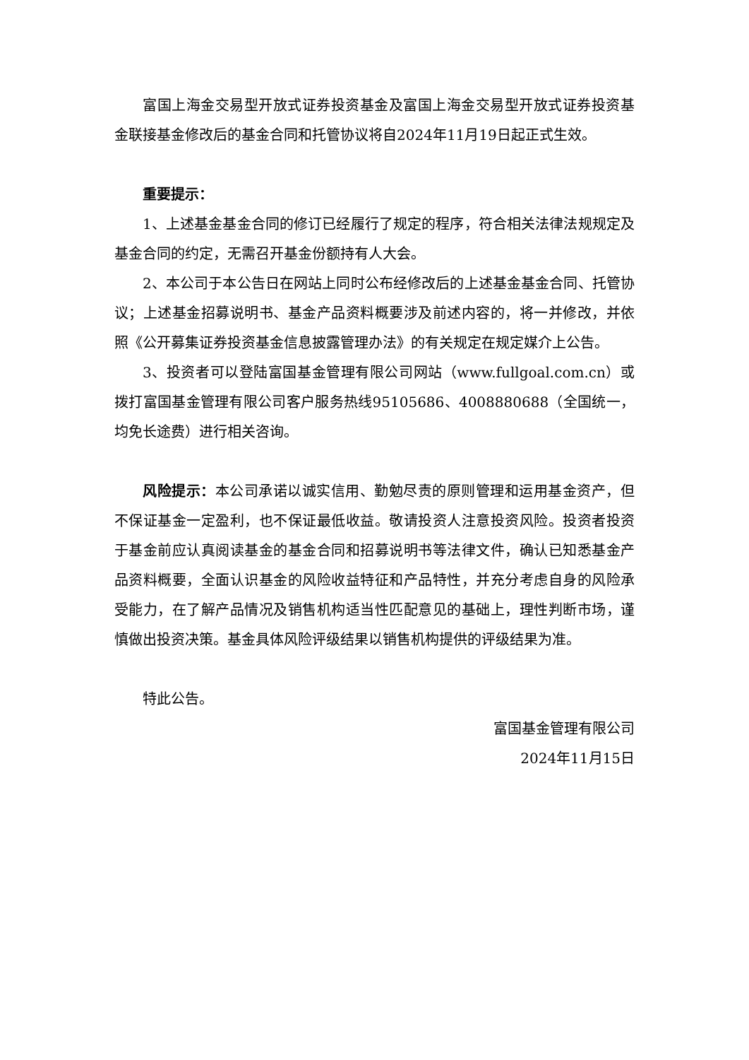富国上海金交易型开放式证券投资基金及富国上海金交易型开放式证券投资基金联接基金修改后的基金合同和托管协议将自2024年11月19日起正式生效。
重要提示：
1、上述基金基金合同的修订已经履行了规定的程序，符合相关法律法规规定及基金合同的约定，无需召开基金份额持有人大会。
2、本公司于本公告日在网站上同时公布经修改后的上述基金基金合同、托管协议；上述基金招募说明书、基金产品资料概要涉及前述内容的，将一并修改，并依照《公开募集证券投资基金信息披露管理办法》的有关规定在规定媒介上公告。
3、投资者可以登陆富国基金管理有限公司网站（www.fullgoal.com.cn）或拨打富国基金管理有限公司客户服务热线95105686、4008880688（全国统一，均免长途费）进行相关咨询。
风险提示：本公司承诺以诚实信用、勤勉尽责的原则管理和运用基金资产，但不保证基金一定盈利，也不保证最低收益。敬请投资人注意投资风险。投资者投资于基金前应认真阅读基金的基金合同和招募说明书等法律文件，确认已知悉基金产品资料概要，全面认识基金的风险收益特征和产品特性，并充分考虑自身的风险承受能力，在了解产品情况及销售机构适当性匹配意见的基础上，理性判断市场，谨慎做出投资决策。基金具体风险评级结果以销售机构提供的评级结果为准。
特此公告。
富国基金管理有限公司
2024年11月15日